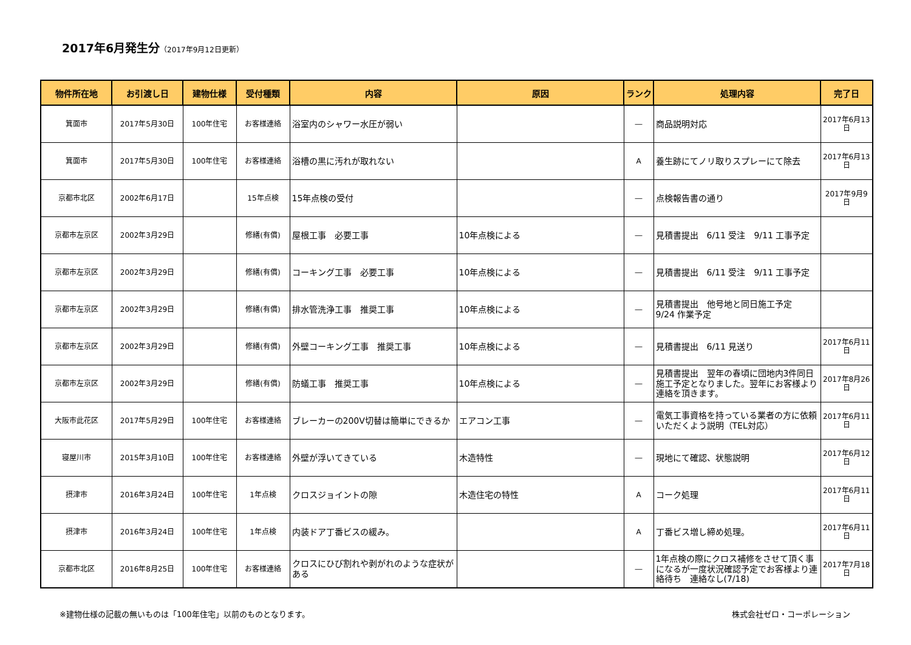2017年6月発生分（2017年9月12日更新）
| 物件所在地 | お引渡し日 | 建物仕様 | 受付種類 | 内容 | 原因 | ランク | 処理内容 | 完了日 |
| --- | --- | --- | --- | --- | --- | --- | --- | --- |
| 箕面市 | 2017年5月30日 | 100年住宅 | お客様連絡 | 浴室内のシャワー水圧が弱い | | ― | 商品説明対応 | 2017年6月13日 |
| 箕面市 | 2017年5月30日 | 100年住宅 | お客様連絡 | 浴槽の黒に汚れが取れない | | A | 養生跡にてノリ取りスプレーにて除去 | 2017年6月13日 |
| 京都市北区 | 2002年6月17日 | | 15年点検 | 15年点検の受付 | | ― | 点検報告書の通り | 2017年9月9日 |
| 京都市左京区 | 2002年3月29日 | | 修繕(有償) | 屋根工事 必要工事 | 10年点検による | ― | 見積書提出 6/11 受注 9/11 工事予定 | |
| 京都市左京区 | 2002年3月29日 | | 修繕(有償) | コーキング工事 必要工事 | 10年点検による | ― | 見積書提出 6/11 受注 9/11 工事予定 | |
| 京都市左京区 | 2002年3月29日 | | 修繕(有償) | 排水管洗浄工事 推奨工事 | 10年点検による | ― | 見積書提出 他号地と同日施工予定 9/24 作業予定 | |
| 京都市左京区 | 2002年3月29日 | | 修繕(有償) | 外壁コーキング工事 推奨工事 | 10年点検による | ― | 見積書提出 6/11 見送り | 2017年6月11日 |
| 京都市左京区 | 2002年3月29日 | | 修繕(有償) | 防蟻工事 推奨工事 | 10年点検による | ― | 見積書提出 翌年の春頃に団地内3件同日施工予定となりました。翌年にお客様より連絡を頂きます。 | 2017年8月26日 |
| 大阪市此花区 | 2017年5月29日 | 100年住宅 | お客様連絡 | ブレーカーの200V切替は簡単にできるか | エアコン工事 | ― | 電気工事資格を持っている業者の方に依頼いただくよう説明（TEL対応） | 2017年6月11日 |
| 寝屋川市 | 2015年3月10日 | 100年住宅 | お客様連絡 | 外壁が浮いてきている | 木造特性 | ― | 現地にて確認、状態説明 | 2017年6月12日 |
| 摂津市 | 2016年3月24日 | 100年住宅 | 1年点検 | クロスジョイントの隙 | 木造住宅の特性 | A | コーク処理 | 2017年6月11日 |
| 摂津市 | 2016年3月24日 | 100年住宅 | 1年点検 | 内装ドア丁番ビスの緩み。 | | A | 丁番ビス増し締め処理。 | 2017年6月11日 |
| 京都市北区 | 2016年8月25日 | 100年住宅 | お客様連絡 | クロスにひび割れや剥がれのような症状がある | | ― | 1年点検の際にクロス補修をさせて頂く事になるが一度状況確認予定でお客様より連絡待ち 連絡なし(7/18) | 2017年7月18日 |
※建物仕様の記載の無いものは「100年住宅」以前のものとなります。 株式会社ゼロ・コーポレーション